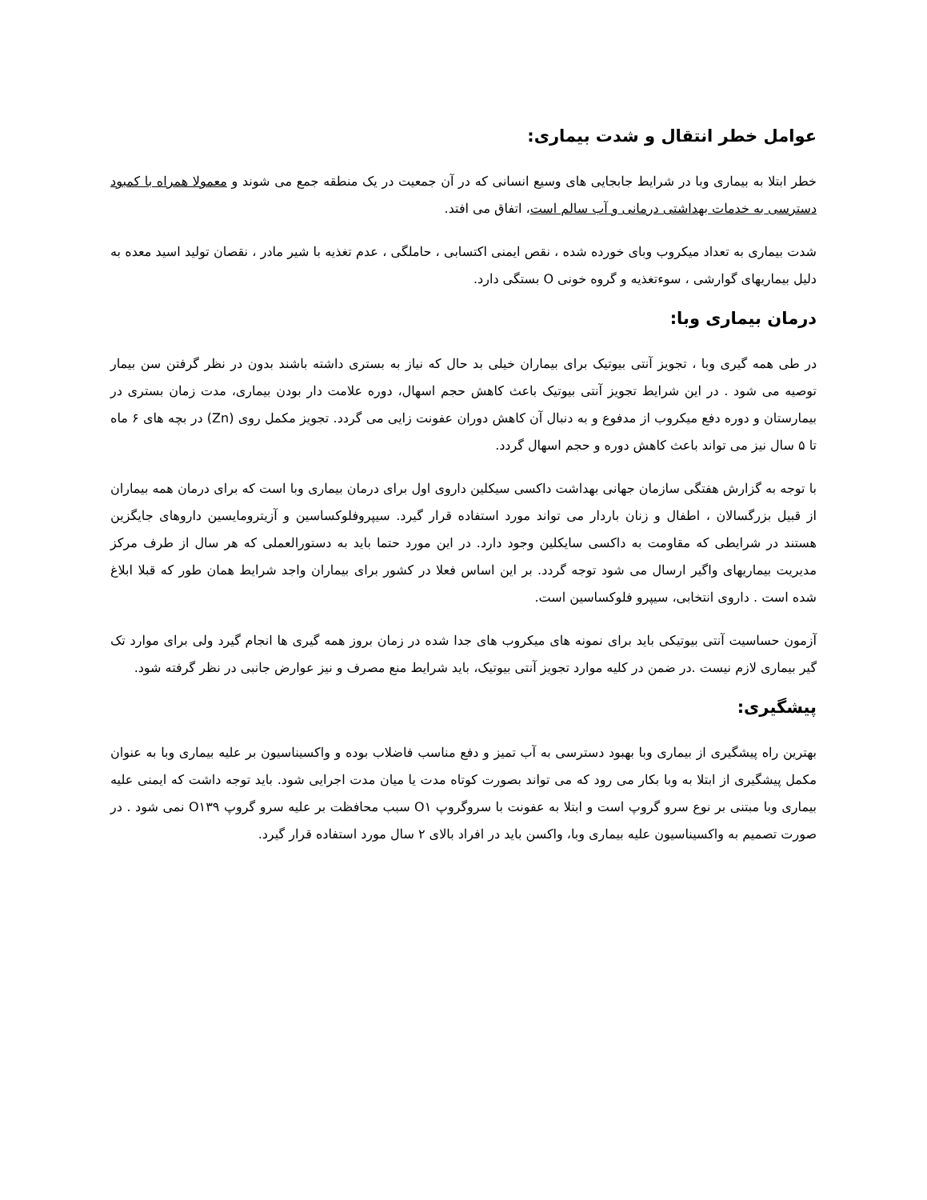عوامل خطر انتقال و شدت بیماری:
خطر ابتلا به بیماری وبا در شرایط جابجایی های وسیع انسانی که در آن جمعیت در یک منطقه جمع می شوند و معمولا همراه با کمبود دسترسی به خدمات بهداشتی درمانی و آب سالم است، اتفاق می افتد.
شدت بیماری به تعداد میکروب وبای خورده شده ، نقص ایمنی اکتسابی ، حاملگی ، عدم تغذیه با شیر مادر ، نقصان تولید اسید معده به دلیل بیماریهای گوارشی ، سوءتغذیه و گروه خونی O بستگی دارد.
درمان بیماری وبا:
در طی همه گیری وبا ، تجویز آنتی بیوتیک برای بیماران خیلی بد حال که نیاز به بستری داشته باشند بدون در نظر گرفتن سن بیمار توصیه می شود . در این شرایط تجویز آنتی بیوتیک باعث کاهش حجم اسهال، دوره علامت دار بودن بیماری، مدت زمان بستری در بیمارستان و دوره دفع میکروب از مدفوع و به دنبال آن کاهش دوران عفونت زایی می گردد. تجویز مکمل روی (Zn) در بچه های ۶ ماه تا ۵ سال نیز می تواند باعث کاهش دوره و حجم اسهال گردد.
با توجه به گزارش هفتگی سازمان جهانی بهداشت داکسی سیکلین داروی اول برای درمان بیماری وبا است که برای درمان همه بیماران از قبیل بزرگسالان ، اطفال و زنان باردار می تواند مورد استفاده قرار گیرد. سیپروفلوکساسین و آزیترومایسین داروهای جایگزین هستند در شرایطی که مقاومت به داکسی سایکلین وجود دارد. در این مورد حتما باید به دستورالعملی که هر سال از طرف مرکز مدیریت بیماریهای واگیر ارسال می شود توجه گردد. بر این اساس فعلا در کشور برای بیماران واجد شرایط همان طور که قبلا ابلاغ شده است . داروی انتخابی، سیپرو فلوکساسین است.
آزمون حساسیت آنتی بیوتیکی باید برای نمونه های میکروب های جدا شده در زمان بروز همه گیری ها انجام گیرد ولی برای موارد تک گیر بیماری لازم نیست .در ضمن در کلیه موارد تجویز آنتی بیوتیک، باید شرایط منع مصرف و نیز عوارض جانبی در نظر گرفته شود.
پیشگیری:
بهترین راه پیشگیری از بیماری وبا بهبود دسترسی به آب تمیز و دفع مناسب فاضلاب بوده و واکسیناسیون بر علیه بیماری وبا به عنوان مکمل پیشگیری از ابتلا به وبا بکار می رود که می تواند بصورت کوتاه مدت یا میان مدت اجرایی شود. باید توجه داشت که ایمنی علیه بیماری وبا مبتنی بر نوع سرو گروپ است و ابتلا به عفونت با سروگروپ O۱ سبب محافظت بر علیه سرو گروپ O۱۳۹ نمی شود . در صورت تصمیم به واکسیناسیون علیه بیماری وبا، واکسن باید در افراد بالای ۲ سال مورد استفاده قرار گیرد.